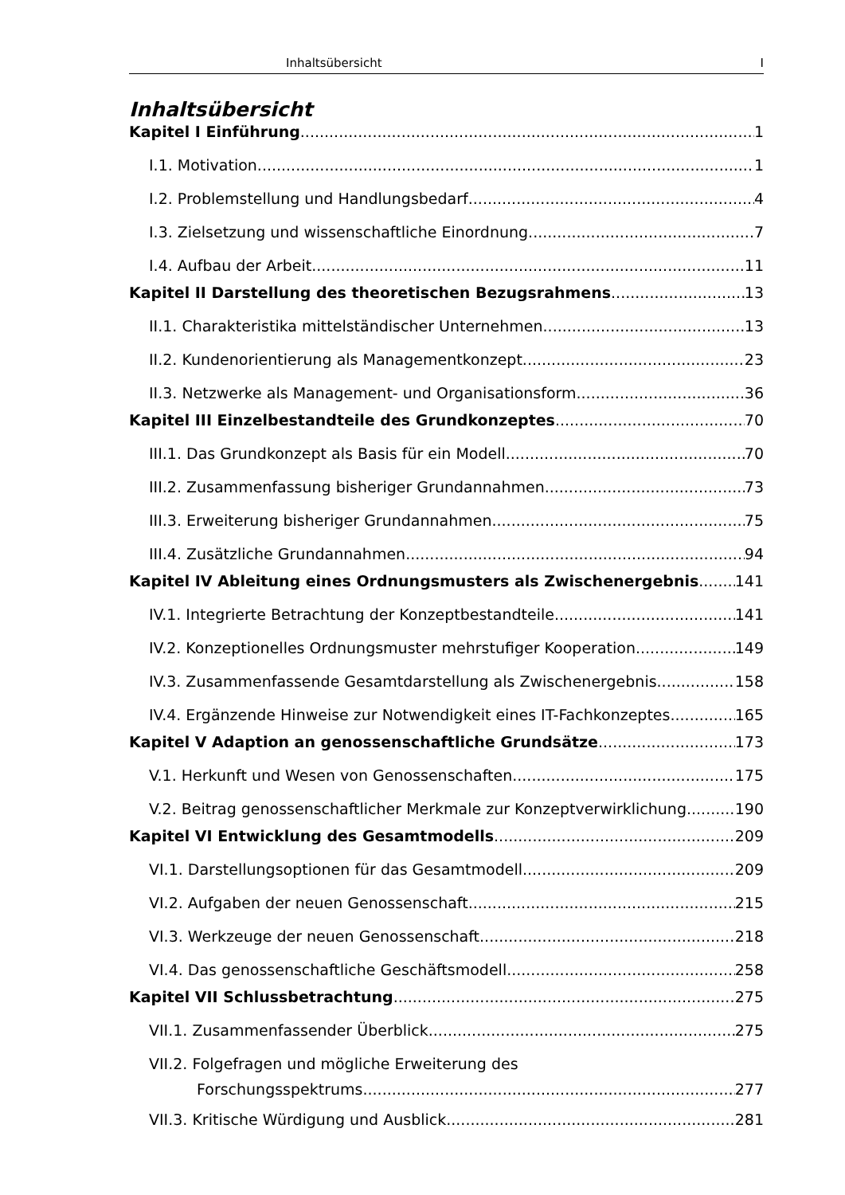Inhaltsübersicht I
Inhaltsübersicht
Kapitel I Einführung 1
I.1. Motivation 1
I.2. Problemstellung und Handlungsbedarf 4
I.3. Zielsetzung und wissenschaftliche Einordnung 7
I.4. Aufbau der Arbeit 11
Kapitel II Darstellung des theoretischen Bezugsrahmens 13
II.1. Charakteristika mittelständischer Unternehmen 13
II.2. Kundenorientierung als Managementkonzept 23
II.3. Netzwerke als Management- und Organisationsform 36
Kapitel III Einzelbestandteile des Grundkonzeptes 70
III.1. Das Grundkonzept als Basis für ein Modell 70
III.2. Zusammenfassung bisheriger Grundannahmen 73
III.3. Erweiterung bisheriger Grundannahmen 75
III.4. Zusätzliche Grundannahmen 94
Kapitel IV Ableitung eines Ordnungsmusters als Zwischenergebnis 141
IV.1. Integrierte Betrachtung der Konzeptbestandteile 141
IV.2. Konzeptionelles Ordnungsmuster mehrstufiger Kooperation 149
IV.3. Zusammenfassende Gesamtdarstellung als Zwischenergebnis 158
IV.4. Ergänzende Hinweise zur Notwendigkeit eines IT-Fachkonzeptes 165
Kapitel V Adaption an genossenschaftliche Grundsätze 173
V.1. Herkunft und Wesen von Genossenschaften 175
V.2. Beitrag genossenschaftlicher Merkmale zur Konzeptverwirklichung. 190
Kapitel VI Entwicklung des Gesamtmodells 209
VI.1. Darstellungsoptionen für das Gesamtmodell 209
VI.2. Aufgaben der neuen Genossenschaft 215
VI.3. Werkzeuge der neuen Genossenschaft 218
VI.4. Das genossenschaftliche Geschäftsmodell 258
Kapitel VII Schlussbetrachtung 275
VII.1. Zusammenfassender Überblick 275
VII.2. Folgefragen und mögliche Erweiterung des
Forschungsspektrums 277
VII.3. Kritische Würdigung und Ausblick 281